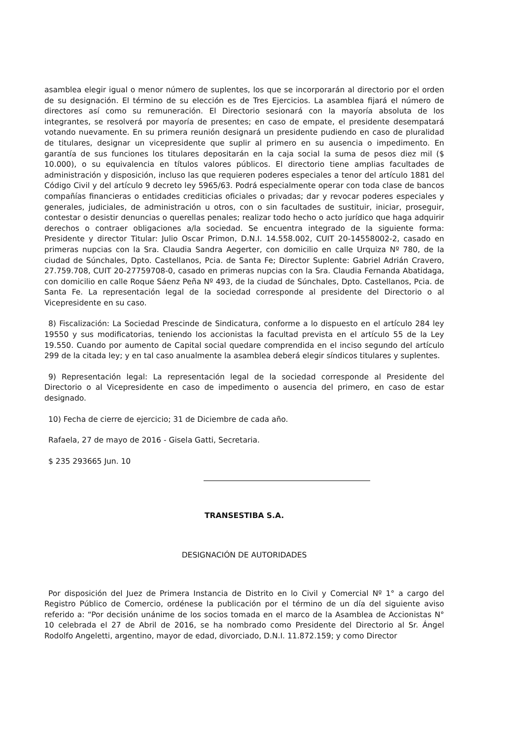asamblea elegir igual o menor número de suplentes, los que se incorporarán al directorio por el orden de su designación. El término de su elección es de Tres Ejercicios. La asamblea fijará el número de directores así como su remuneración. El Directorio sesionará con la mayoría absoluta de los integrantes, se resolverá por mayoría de presentes; en caso de empate, el presidente desempatará votando nuevamente. En su primera reunión designará un presidente pudiendo en caso de pluralidad de titulares, designar un vicepresidente que suplir al primero en su ausencia o impedimento. En garantía de sus funciones los titulares depositarán en la caja social la suma de pesos diez mil ($ 10.000), o su equivalencia en títulos valores públicos. El directorio tiene amplias facultades de administración y disposición, incluso las que requieren poderes especiales a tenor del artículo 1881 del Código Civil y del artículo 9 decreto ley 5965/63. Podrá especialmente operar con toda clase de bancos compañías financieras o entidades crediticias oficiales o privadas; dar y revocar poderes especiales y generales, judiciales, de administración u otros, con o sin facultades de sustituir, iniciar, proseguir, contestar o desistir denuncias o querellas penales; realizar todo hecho o acto jurídico que haga adquirir derechos o contraer obligaciones a/la sociedad. Se encuentra integrado de la siguiente forma: Presidente y director Titular: Julio Oscar Primon, D.N.I. 14.558.002, CUIT 20-14558002-2, casado en primeras nupcias con la Sra. Claudia Sandra Aegerter, con domicilio en calle Urquiza Nº 780, de la ciudad de Súnchales, Dpto. Castellanos, Pcia. de Santa Fe; Director Suplente: Gabriel Adrián Cravero, 27.759.708, CUIT 20-27759708-0, casado en primeras nupcias con la Sra. Claudia Fernanda Abatidaga, con domicilio en calle Roque Sáenz Peña Nº 493, de la ciudad de Súnchales, Dpto. Castellanos, Pcia. de Santa Fe. La representación legal de la sociedad corresponde al presidente del Directorio o al Vicepresidente en su caso.
8) Fiscalización: La Sociedad Prescinde de Sindicatura, conforme a lo dispuesto en el artículo 284 ley 19550 y sus modificatorias, teniendo los accionistas la facultad prevista en el artículo 55 de la Ley 19.550. Cuando por aumento de Capital social quedare comprendida en el inciso segundo del artículo 299 de la citada ley; y en tal caso anualmente la asamblea deberá elegir síndicos titulares y suplentes.
9) Representación legal: La representación legal de la sociedad corresponde al Presidente del Directorio o al Vicepresidente en caso de impedimento o ausencia del primero, en caso de estar designado.
10) Fecha de cierre de ejercicio; 31 de Diciembre de cada año.
Rafaela, 27 de mayo de 2016 - Gisela Gatti, Secretaria.
$ 235 293665 Jun. 10
TRANSESTIBA S.A.
DESIGNACIÓN DE AUTORIDADES
Por disposición del Juez de Primera Instancia de Distrito en lo Civil y Comercial Nº 1° a cargo del Registro Público de Comercio, ordénese la publicación por el término de un día del siguiente aviso referido a: “Por decisión unánime de los socios tomada en el marco de la Asamblea de Accionistas N° 10 celebrada el 27 de Abril de 2016, se ha nombrado como Presidente del Directorio al Sr. Ángel Rodolfo Angeletti, argentino, mayor de edad, divorciado, D.N.I. 11.872.159; y como Director